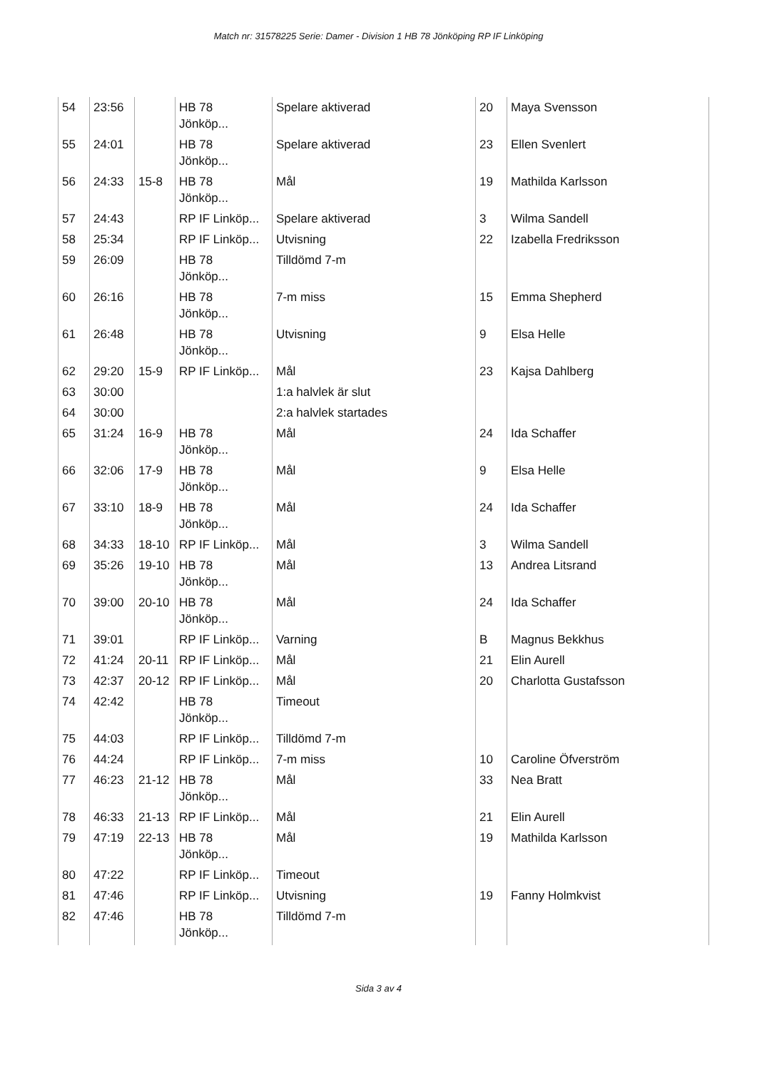Match nr: 31578225 Serie: Damer - Division 1 HB 78 Jönköping RP IF Linköping
| 54 | 23:56 | | HB 78 Jönköp... | Spelare aktiverad | 20 | Maya Svensson |
| 55 | 24:01 | | HB 78 Jönköp... | Spelare aktiverad | 23 | Ellen Svenlert |
| 56 | 24:33 | 15-8 | HB 78 Jönköp... | Mål | 19 | Mathilda Karlsson |
| 57 | 24:43 | | RP IF Linköp... | Spelare aktiverad | 3 | Wilma Sandell |
| 58 | 25:34 | | RP IF Linköp... | Utvisning | 22 | Izabella Fredriksson |
| 59 | 26:09 | | HB 78 Jönköp... | Tilldömd 7-m | | |
| 60 | 26:16 | | HB 78 Jönköp... | 7-m miss | 15 | Emma Shepherd |
| 61 | 26:48 | | HB 78 Jönköp... | Utvisning | 9 | Elsa Helle |
| 62 | 29:20 | 15-9 | RP IF Linköp... | Mål | 23 | Kajsa Dahlberg |
| 63 | 30:00 | | | 1:a halvlek är slut | | |
| 64 | 30:00 | | | 2:a halvlek startades | | |
| 65 | 31:24 | 16-9 | HB 78 Jönköp... | Mål | 24 | Ida Schaffer |
| 66 | 32:06 | 17-9 | HB 78 Jönköp... | Mål | 9 | Elsa Helle |
| 67 | 33:10 | 18-9 | HB 78 Jönköp... | Mål | 24 | Ida Schaffer |
| 68 | 34:33 | 18-10 | RP IF Linköp... | Mål | 3 | Wilma Sandell |
| 69 | 35:26 | 19-10 | HB 78 Jönköp... | Mål | 13 | Andrea Litsrand |
| 70 | 39:00 | 20-10 | HB 78 Jönköp... | Mål | 24 | Ida Schaffer |
| 71 | 39:01 | | RP IF Linköp... | Varning | B | Magnus Bekkhus |
| 72 | 41:24 | 20-11 | RP IF Linköp... | Mål | 21 | Elin Aurell |
| 73 | 42:37 | 20-12 | RP IF Linköp... | Mål | 20 | Charlotta Gustafsson |
| 74 | 42:42 | | HB 78 Jönköp... | Timeout | | |
| 75 | 44:03 | | RP IF Linköp... | Tilldömd 7-m | | |
| 76 | 44:24 | | RP IF Linköp... | 7-m miss | 10 | Caroline Öfverström |
| 77 | 46:23 | 21-12 | HB 78 Jönköp... | Mål | 33 | Nea Bratt |
| 78 | 46:33 | 21-13 | RP IF Linköp... | Mål | 21 | Elin Aurell |
| 79 | 47:19 | 22-13 | HB 78 Jönköp... | Mål | 19 | Mathilda Karlsson |
| 80 | 47:22 | | RP IF Linköp... | Timeout | | |
| 81 | 47:46 | | RP IF Linköp... | Utvisning | 19 | Fanny Holmkvist |
| 82 | 47:46 | | HB 78 Jönköp... | Tilldömd 7-m | | |
Sida 3 av 4